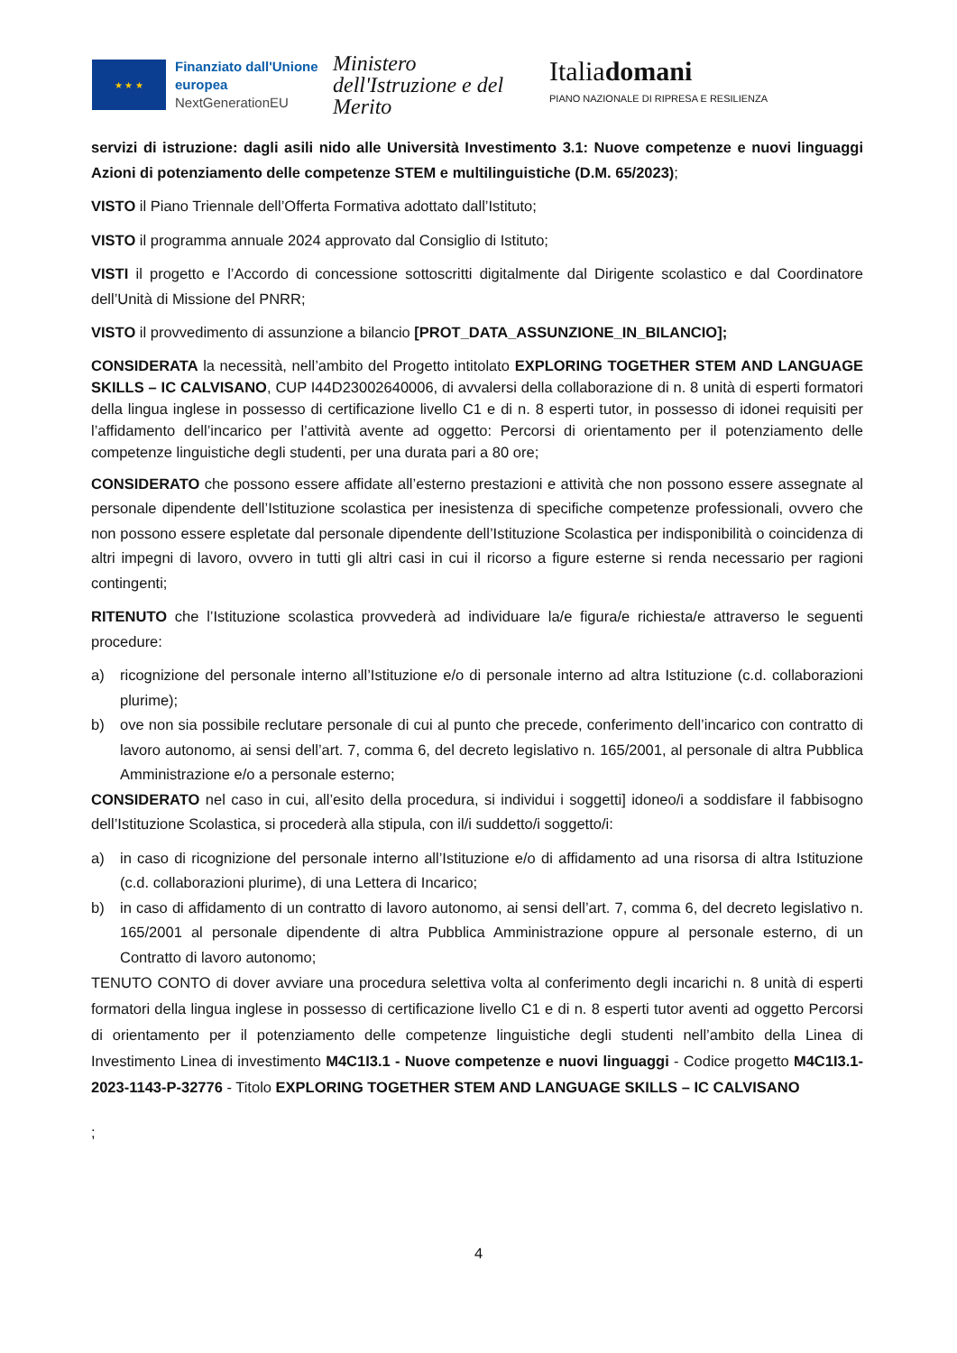★ ★ ★
Finanziato dall'Unione europea
NextGenerationEU
Ministero dell'Istruzione e del Merito
Italiadomani
PIANO NAZIONALE DI RIPRESA E RESILIENZA
servizi di istruzione: dagli asili nido alle Università Investimento 3.1: Nuove competenze e nuovi linguaggi Azioni di potenziamento delle competenze STEM e multilinguistiche (D.M. 65/2023);
VISTO il Piano Triennale dell’Offerta Formativa adottato dall’Istituto;
VISTO il programma annuale 2024 approvato dal Consiglio di Istituto;
VISTI il progetto e l’Accordo di concessione sottoscritti digitalmente dal Dirigente scolastico e dal Coordinatore dell’Unità di Missione del PNRR;
VISTO il provvedimento di assunzione a bilancio [PROT_DATA_ASSUNZIONE_IN_BILANCIO];
CONSIDERATA la necessità, nell’ambito del Progetto intitolato EXPLORING TOGETHER STEM AND LANGUAGE SKILLS – IC CALVISANO, CUP I44D23002640006, di avvalersi della collaborazione di n. 8 unità di esperti formatori della lingua inglese in possesso di certificazione livello C1 e di n. 8 esperti tutor, in possesso di idonei requisiti per l’affidamento dell’incarico per l’attività avente ad oggetto: Percorsi di orientamento per il potenziamento delle competenze linguistiche degli studenti, per una durata pari a 80 ore;
CONSIDERATO che possono essere affidate all’esterno prestazioni e attività che non possono essere assegnate al personale dipendente dell’Istituzione scolastica per inesistenza di specifiche competenze professionali, ovvero che non possono essere espletate dal personale dipendente dell’Istituzione Scolastica per indisponibilità o coincidenza di altri impegni di lavoro, ovvero in tutti gli altri casi in cui il ricorso a figure esterne si renda necessario per ragioni contingenti;
RITENUTO che l’Istituzione scolastica provvederà ad individuare la/e figura/e richiesta/e attraverso le seguenti procedure:
a) ricognizione del personale interno all’Istituzione e/o di personale interno ad altra Istituzione (c.d. collaborazioni plurime);
b) ove non sia possibile reclutare personale di cui al punto che precede, conferimento dell’incarico con contratto di lavoro autonomo, ai sensi dell’art. 7, comma 6, del decreto legislativo n. 165/2001, al personale di altra Pubblica Amministrazione e/o a personale esterno;
CONSIDERATO nel caso in cui, all’esito della procedura, si individui i soggetti] idoneo/i a soddisfare il fabbisogno dell’Istituzione Scolastica, si procederà alla stipula, con il/i suddetto/i soggetto/i:
a) in caso di ricognizione del personale interno all’Istituzione e/o di affidamento ad una risorsa di altra Istituzione (c.d. collaborazioni plurime), di una Lettera di Incarico;
b) in caso di affidamento di un contratto di lavoro autonomo, ai sensi dell’art. 7, comma 6, del decreto legislativo n. 165/2001 al personale dipendente di altra Pubblica Amministrazione oppure al personale esterno, di un Contratto di lavoro autonomo;
TENUTO CONTO di dover avviare una procedura selettiva volta al conferimento degli incarichi n. 8 unità di esperti formatori della lingua inglese in possesso di certificazione livello C1 e di n. 8 esperti tutor aventi ad oggetto Percorsi di orientamento per il potenziamento delle competenze linguistiche degli studenti nell’ambito della Linea di Investimento Linea di investimento M4C1I3.1 - Nuove competenze e nuovi linguaggi - Codice progetto M4C1I3.1-2023-1143-P-32776 - Titolo EXPLORING TOGETHER STEM AND LANGUAGE SKILLS – IC CALVISANO
;
4